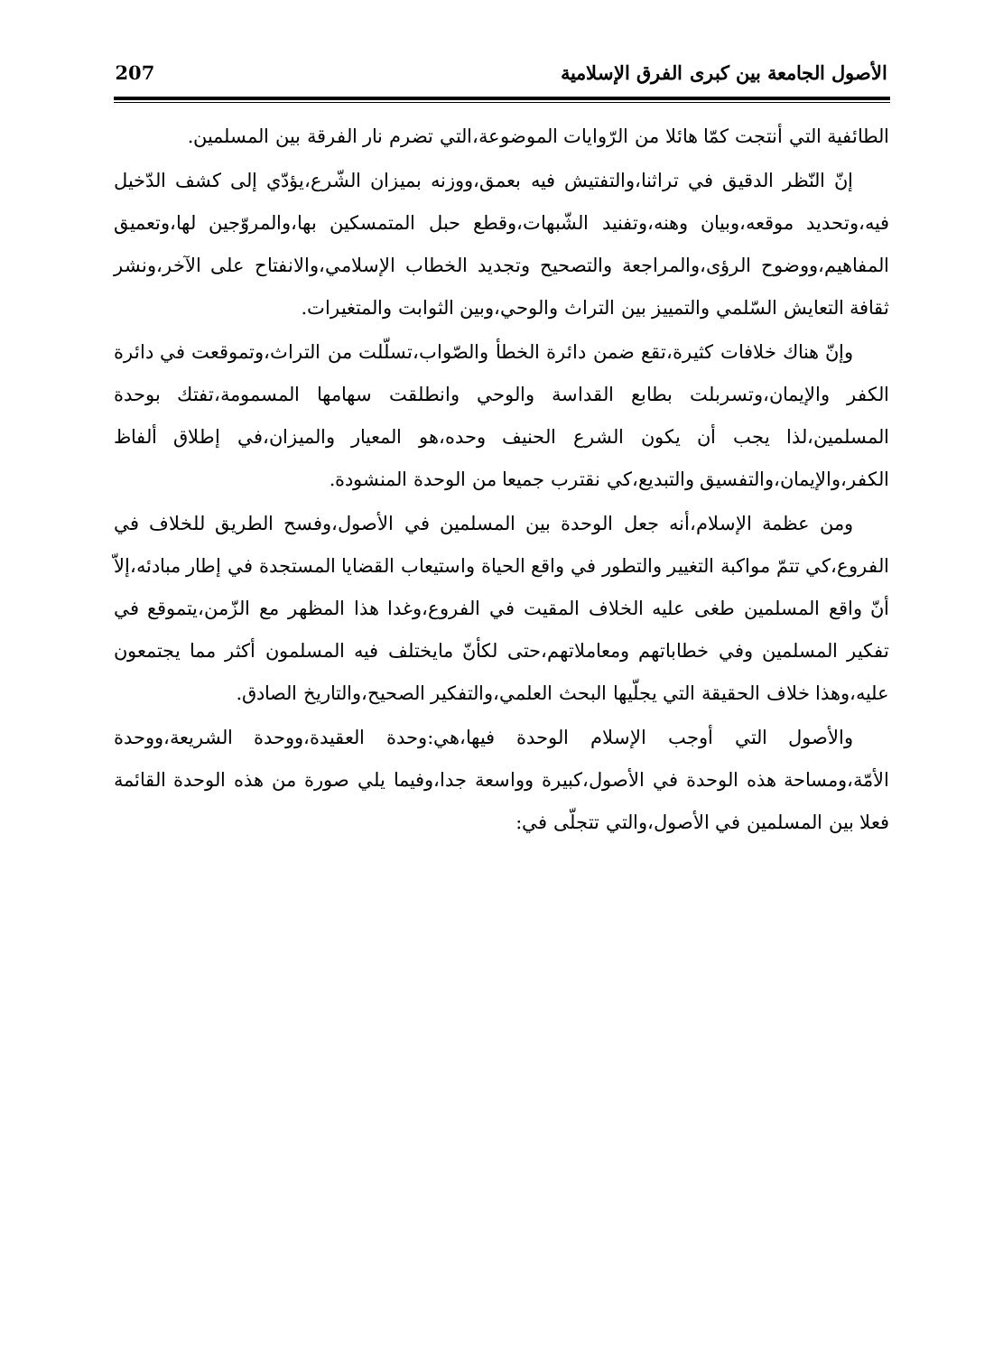الأصول الجامعة بين كبرى الفرق الإسلامية 207
الطائفية التي أنتجت كمّا هائلا من الرّوايات الموضوعة،التي تضرم نار الفرقة بين المسلمين.
إنّ النّظر الدقيق في تراثنا،والتفتيش فيه بعمق،ووزنه بميزان الشّرع،يؤدّي إلى كشف الدّخيل فيه،وتحديد موقعه،وبيان وهنه،وتفنيد الشّبهات،وقطع حبل المتمسكين بها،والمروّجين لها،وتعميق المفاهيم،ووضوح الرؤى،والمراجعة والتصحيح وتجديد الخطاب الإسلامي،والانفتاح على الآخر،ونشر ثقافة التعايش السّلمي والتمييز بين التراث والوحي،وبين الثوابت والمتغيرات.
وإنّ هناك خلافات كثيرة،تقع ضمن دائرة الخطأ والصّواب،تسلّلت من التراث،وتموقعت في دائرة الكفر والإيمان،وتسربلت بطابع القداسة والوحي وانطلقت سهامها المسمومة،تفتك بوحدة المسلمين،لذا يجب أن يكون الشرع الحنيف وحده،هو المعيار والميزان،في إطلاق ألفاظ الكفر،والإيمان،والتفسيق والتبديع،كي نقترب جميعا من الوحدة المنشودة.
ومن عظمة الإسلام،أنه جعل الوحدة بين المسلمين في الأصول،وفسح الطريق للخلاف في الفروع،كي تتمّ مواكبة التغيير والتطور في واقع الحياة واستيعاب القضايا المستجدة في إطار مبادئه،إلاّ أنّ واقع المسلمين طغى عليه الخلاف المقيت في الفروع،وغدا هذا المظهر مع الزّمن،يتموقع في تفكير المسلمين وفي خطاباتهم ومعاملاتهم،حتى لكأنّ مايختلف فيه المسلمون أكثر مما يجتمعون عليه،وهذا خلاف الحقيقة التي يجلّيها البحث العلمي،والتفكير الصحيح،والتاريخ الصادق.
والأصول التي أوجب الإسلام الوحدة فيها،هي:وحدة العقيدة،ووحدة الشريعة،ووحدة الأمّة،ومساحة هذه الوحدة في الأصول،كبيرة وواسعة جدا،وفيما يلي صورة من هذه الوحدة القائمة فعلا بين المسلمين في الأصول،والتي تتجلّى في: